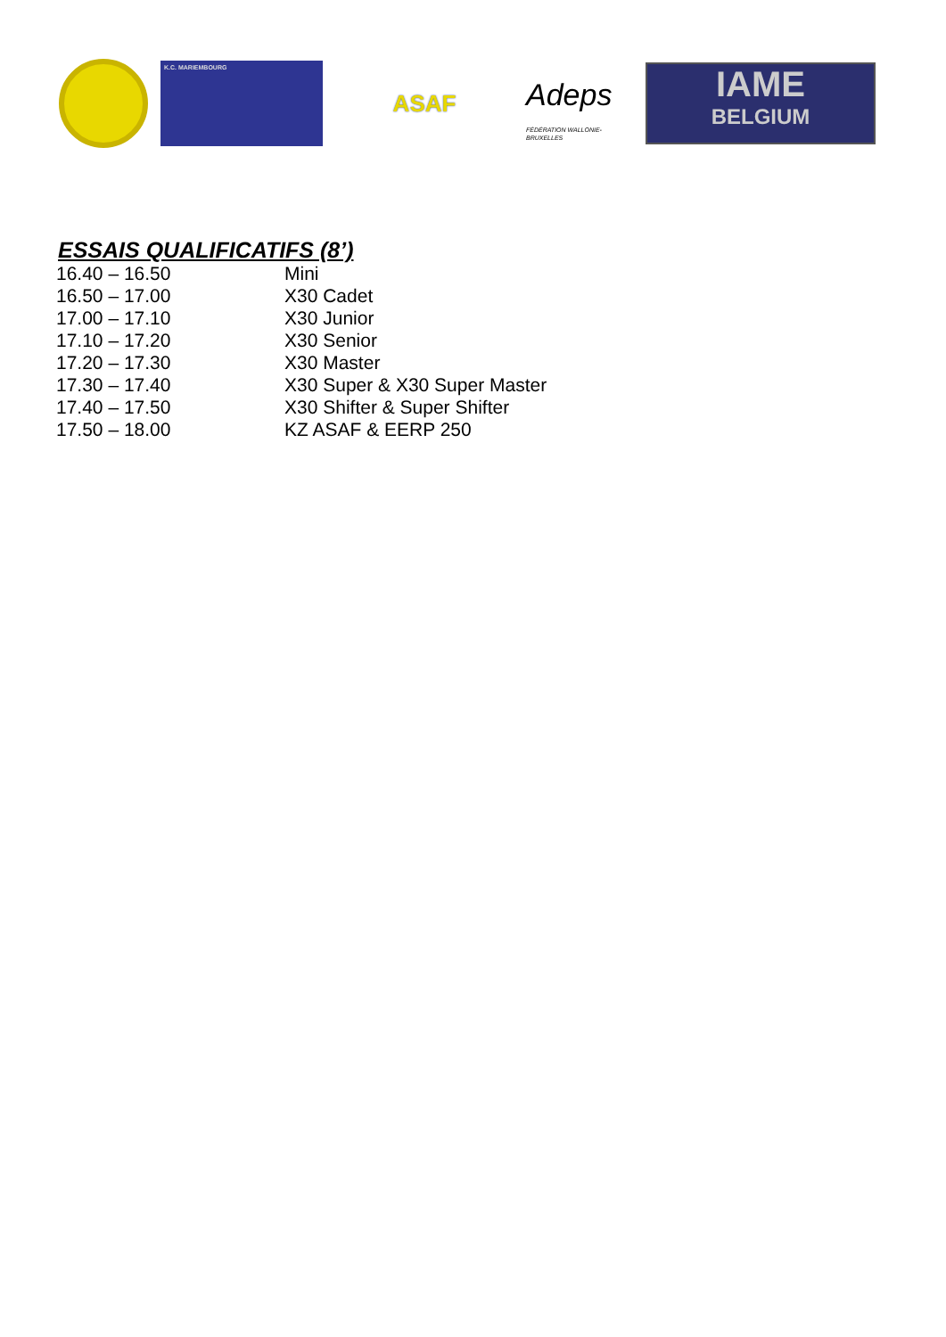K.C. MARIEMBOURG
ASAF
Adeps
FÉDÉRATION WALLONIE-BRUXELLES
IAME
BELGIUM
ESSAIS QUALIFICATIFS (8’)
| 16.40 – 16.50 | Mini |
| 16.50 – 17.00 | X30 Cadet |
| 17.00 – 17.10 | X30 Junior |
| 17.10 – 17.20 | X30 Senior |
| 17.20 – 17.30 | X30 Master |
| 17.30 – 17.40 | X30 Super & X30 Super Master |
| 17.40 – 17.50 | X30 Shifter & Super Shifter |
| 17.50 – 18.00 | KZ ASAF & EERP 250 |